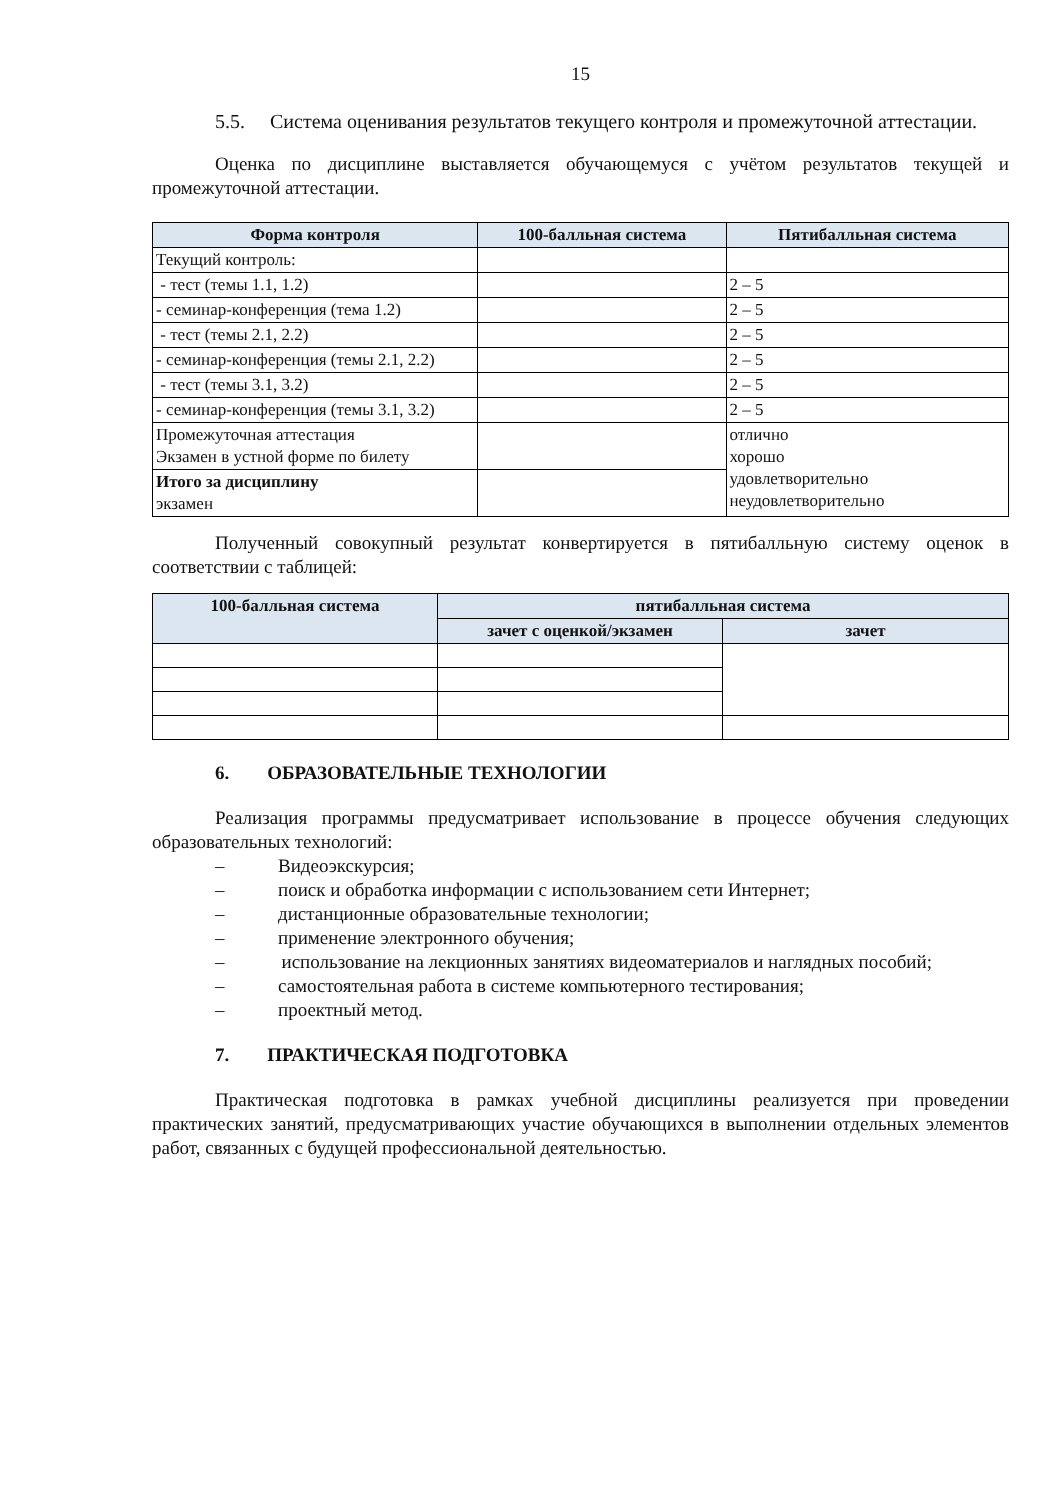15
5.5. Система оценивания результатов текущего контроля и промежуточной аттестации.
Оценка по дисциплине выставляется обучающемуся с учётом результатов текущей и промежуточной аттестации.
| Форма контроля | 100-балльная система | Пятибалльная система |
| --- | --- | --- |
| Текущий контроль: | | |
| - тест (темы 1.1, 1.2) | | 2 – 5 |
| - семинар-конференция (тема 1.2) | | 2 – 5 |
| - тест (темы 2.1, 2.2) | | 2 – 5 |
| - семинар-конференция (темы 2.1, 2.2) | | 2 – 5 |
| - тест (темы 3.1, 3.2) | | 2 – 5 |
| - семинар-конференция (темы 3.1, 3.2) | | 2 – 5 |
| Промежуточная аттестация Экзамен в устной форме по билету | | отлично хорошо удовлетворительно неудовлетворительно |
| Итого за дисциплину экзамен | | |
Полученный совокупный результат конвертируется в пятибалльную систему оценок в соответствии с таблицей:
| 100-балльная система | пятибалльная система | |
| --- | --- | --- |
| | зачет с оценкой/экзамен | зачет |
6. ОБРАЗОВАТЕЛЬНЫЕ ТЕХНОЛОГИИ
Реализация программы предусматривает использование в процессе обучения следующих образовательных технологий:
– Видеоэкскурсия;
– поиск и обработка информации с использованием сети Интернет;
– дистанционные образовательные технологии;
– применение электронного обучения;
– использование на лекционных занятиях видеоматериалов и наглядных пособий;
– самостоятельная работа в системе компьютерного тестирования;
– проектный метод.
7. ПРАКТИЧЕСКАЯ ПОДГОТОВКА
Практическая подготовка в рамках учебной дисциплины реализуется при проведении практических занятий, предусматривающих участие обучающихся в выполнении отдельных элементов работ, связанных с будущей профессиональной деятельностью.